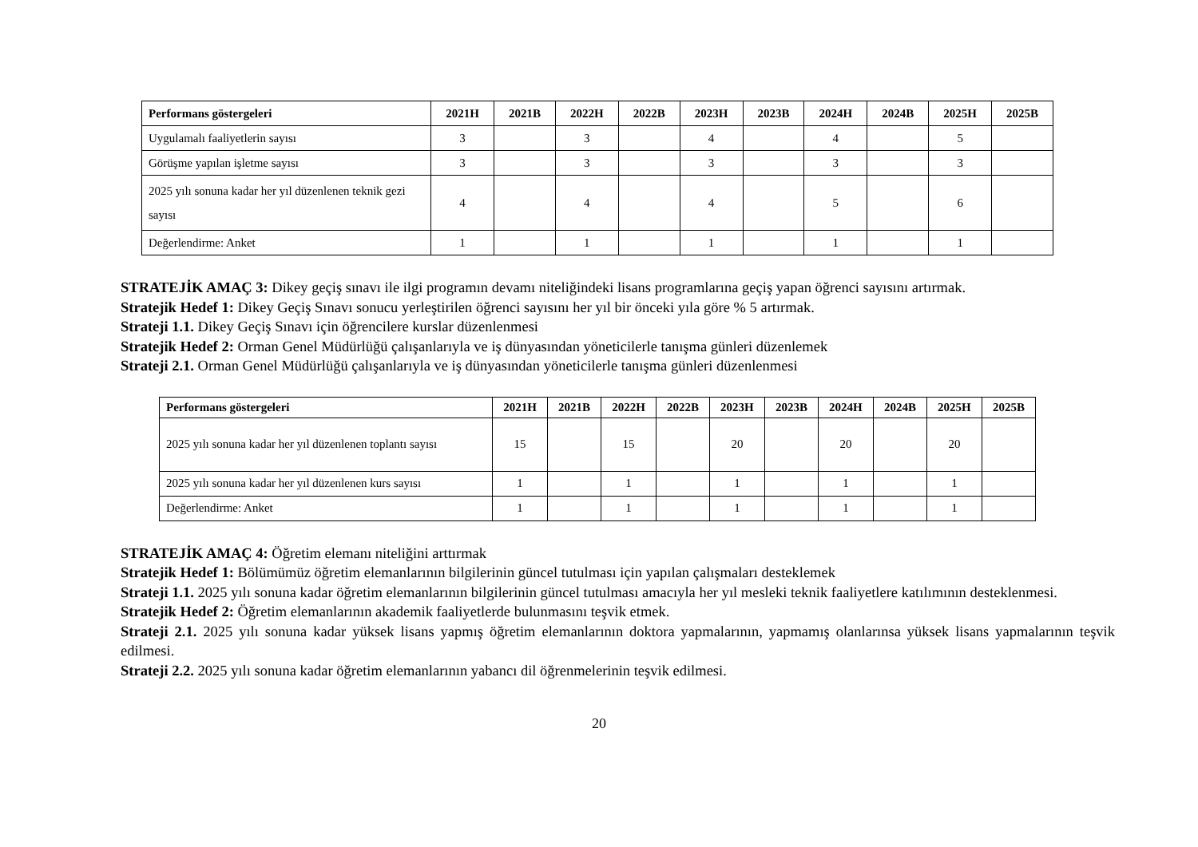| Performans göstergeleri | 2021H | 2021B | 2022H | 2022B | 2023H | 2023B | 2024H | 2024B | 2025H | 2025B |
| --- | --- | --- | --- | --- | --- | --- | --- | --- | --- | --- |
| Uygulamalı faaliyetlerin sayısı | 3 | | 3 | | 4 | | 4 | | 5 | |
| Görüşme yapılan işletme sayısı | 3 | | 3 | | 3 | | 3 | | 3 | |
| 2025 yılı sonuna kadar her yıl düzenlenen teknik gezi sayısı | 4 | | 4 | | 4 | | 5 | | 6 | |
| Değerlendirme: Anket | 1 | | 1 | | 1 | | 1 | | 1 | |
STRATEJİK AMAÇ 3: Dikey geçiş sınavı ile ilgi programın devamı niteliğindeki lisans programlarına geçiş yapan öğrenci sayısını artırmak.
Stratejik Hedef 1: Dikey Geçiş Sınavı sonucu yerleştirilen öğrenci sayısını her yıl bir önceki yıla göre % 5 artırmak.
Strateji 1.1. Dikey Geçiş Sınavı için öğrencilere kurslar düzenlenmesi
Stratejik Hedef 2: Orman Genel Müdürlüğü çalışanlarıyla ve iş dünyasından yöneticilerle tanışma günleri düzenlemek
Strateji 2.1. Orman Genel Müdürlüğü çalışanlarıyla ve iş dünyasından yöneticilerle tanışma günleri düzenlenmesi
| Performans göstergeleri | 2021H | 2021B | 2022H | 2022B | 2023H | 2023B | 2024H | 2024B | 2025H | 2025B |
| --- | --- | --- | --- | --- | --- | --- | --- | --- | --- | --- |
| 2025 yılı sonuna kadar her yıl düzenlenen toplantı sayısı | 15 | | 15 | | 20 | | 20 | | 20 | |
| 2025 yılı sonuna kadar her yıl düzenlenen kurs sayısı | 1 | | 1 | | 1 | | 1 | | 1 | |
| Değerlendirme: Anket | 1 | | 1 | | 1 | | 1 | | 1 | |
STRATEJİK AMAÇ 4: Öğretim elemanı niteliğini arttırmak
Stratejik Hedef 1: Bölümümüz öğretim elemanlarının bilgilerinin güncel tutulması için yapılan çalışmaları desteklemek
Strateji 1.1. 2025 yılı sonuna kadar öğretim elemanlarının bilgilerinin güncel tutulması amacıyla her yıl mesleki teknik faaliyetlere katılımının desteklenmesi.
Stratejik Hedef 2: Öğretim elemanlarının akademik faaliyetlerde bulunmasını teşvik etmek.
Strateji 2.1. 2025 yılı sonuna kadar yüksek lisans yapmış öğretim elemanlarının doktora yapmalarının, yapmamış olanlarınsa yüksek lisans yapmalarının teşvik edilmesi.
Strateji 2.2. 2025 yılı sonuna kadar öğretim elemanlarının yabancı dil öğrenmelerinin teşvik edilmesi.
20